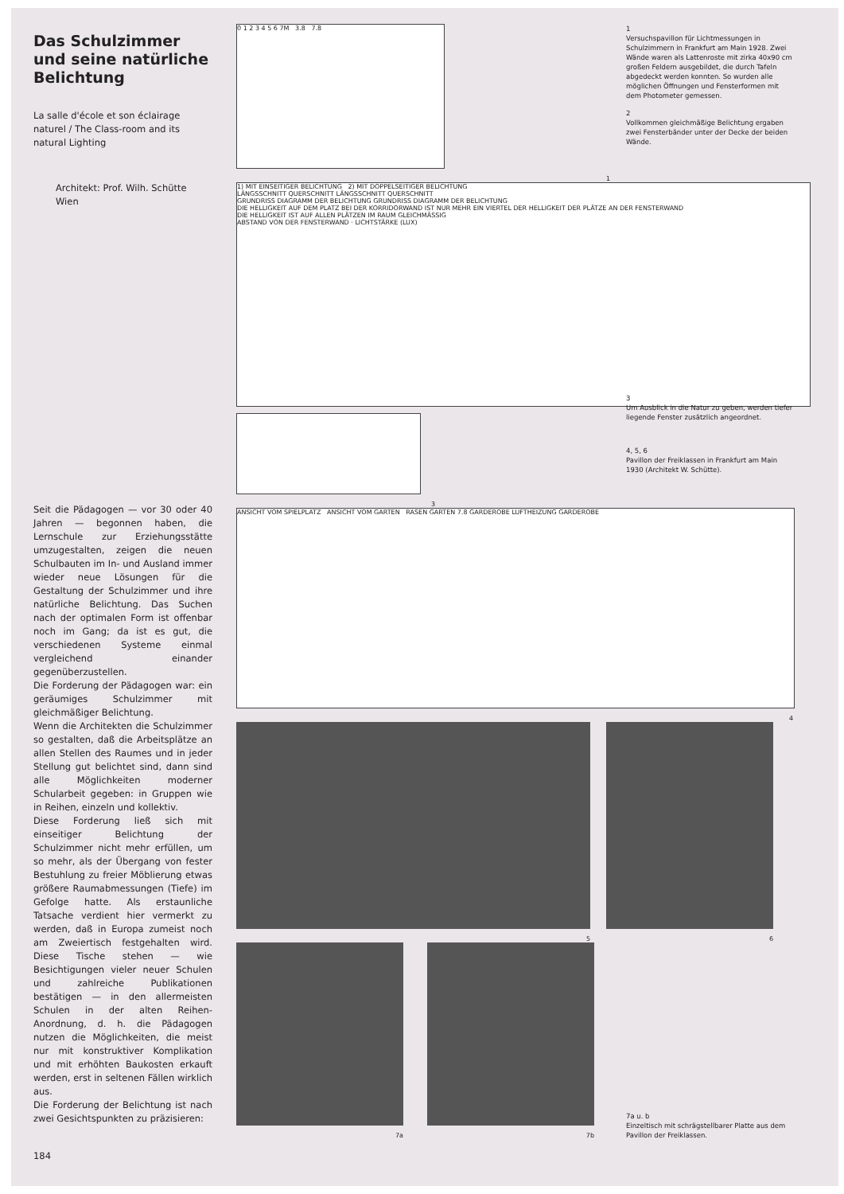Das Schulzimmer und seine natürliche Belichtung
La salle d'école et son éclairage naturel / The Class-room and its natural Lighting
Architekt: Prof. Wilh. Schütte
Wien
Seit die Pädagogen — vor 30 oder 40 Jahren — begonnen haben, die Lernschule zur Erziehungsstätte umzugestalten, zeigen die neuen Schulbauten im In- und Ausland immer wieder neue Lösungen für die Gestaltung der Schulzimmer und ihre natürliche Belichtung. Das Suchen nach der optimalen Form ist offenbar noch im Gang; da ist es gut, die verschiedenen Systeme einmal vergleichend einander gegenüberzustellen.
Die Forderung der Pädagogen war: ein geräumiges Schulzimmer mit gleichmäßiger Belichtung.
Wenn die Architekten die Schulzimmer so gestalten, daß die Arbeitsplätze an allen Stellen des Raumes und in jeder Stellung gut belichtet sind, dann sind alle Möglichkeiten moderner Schularbeit gegeben: in Gruppen wie in Reihen, einzeln und kollektiv.
Diese Forderung ließ sich mit einseitiger Belichtung der Schulzimmer nicht mehr erfüllen, um so mehr, als der Übergang von fester Bestuhlung zu freier Möblierung etwas größere Raumabmessungen (Tiefe) im Gefolge hatte. Als erstaunliche Tatsache verdient hier vermerkt zu werden, daß in Europa zumeist noch am Zweiertisch festgehalten wird. Diese Tische stehen — wie Besichtigungen vieler neuer Schulen und zahlreiche Publikationen bestätigen — in den allermeisten Schulen in der alten Reihen-Anordnung, d. h. die Pädagogen nutzen die Möglichkeiten, die meist nur mit konstruktiver Komplikation und mit erhöhten Baukosten erkauft werden, erst in seltenen Fällen wirklich aus.
Die Forderung der Belichtung ist nach zwei Gesichtspunkten zu präzisieren:
184
0 1 2 3 4 5 6 7M 3.8 7.8
1
1) MIT EINSEITIGER BELICHTUNG 2) MIT DOPPELSEITIGER BELICHTUNG
LÄNGSSCHNITT QUERSCHNITT LÄNGSSCHNITT QUERSCHNITT
GRUNDRISS DIAGRAMM DER BELICHTUNG GRUNDRISS DIAGRAMM DER BELICHTUNG
DIE HELLIGKEIT AUF DEM PLATZ BEI DER KORRIDORWAND IST NUR MEHR EIN VIERTEL DER HELLIGKEIT DER PLÄTZE AN DER FENSTERWAND
DIE HELLIGKEIT IST AUF ALLEN PLÄTZEN IM RAUM GLEICHMÄSSIG
ABSTAND VON DER FENSTERWAND · LICHTSTÄRKE (LUX)
3
ANSICHT VOM SPIELPLATZ ANSICHT VOM GARTEN RASEN GARTEN 7.8 GARDEROBE LUFTHEIZUNG GARDEROBE
4
5 6
7a 7b
1
Versuchspavillon für Lichtmessungen in Schulzimmern in Frankfurt am Main 1928. Zwei Wände waren als Lattenroste mit zirka 40x90 cm großen Feldern ausgebildet, die durch Tafeln abgedeckt werden konnten. So wurden alle möglichen Öffnungen und Fensterformen mit dem Photometer gemessen.
2
Vollkommen gleichmäßige Belichtung ergaben zwei Fensterbänder unter der Decke der beiden Wände.
3
Um Ausblick in die Natur zu geben, werden tiefer liegende Fenster zusätzlich angeordnet.
4, 5, 6
Pavillon der Freiklassen in Frankfurt am Main 1930 (Architekt W. Schütte).
7a u. b
Einzeltisch mit schrägstellbarer Platte aus dem Pavillon der Freiklassen.